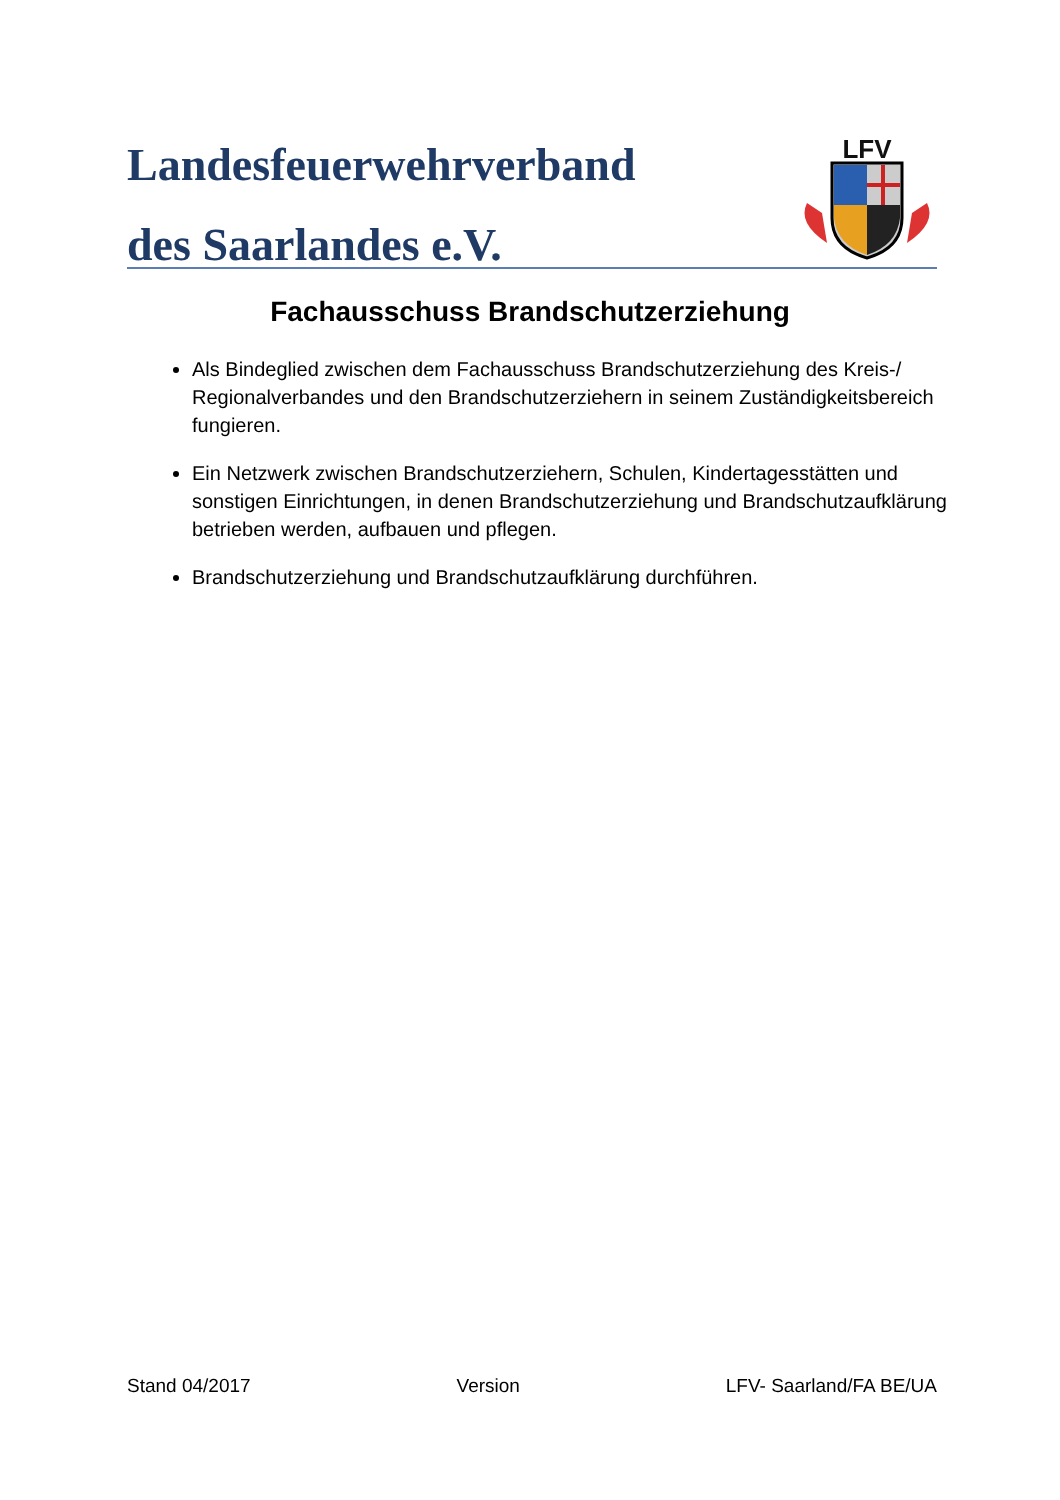Landesfeuerwehrverband
des Saarlandes e.V.
LFV
Fachausschuss Brandschutzerziehung
Als Bindeglied zwischen dem Fachausschuss Brandschutzerziehung des Kreis-/ Regionalverbandes und den Brandschutzerziehern in seinem Zuständigkeitsbereich fungieren.
Ein Netzwerk zwischen Brandschutzerziehern, Schulen, Kindertagesstätten und sonstigen Einrichtungen, in denen Brandschutzerziehung und Brandschutzaufklärung betrieben werden, aufbauen und pflegen.
Brandschutzerziehung und Brandschutzaufklärung durchführen.
Stand 04/2017 Version LFV- Saarland/FA BE/UA